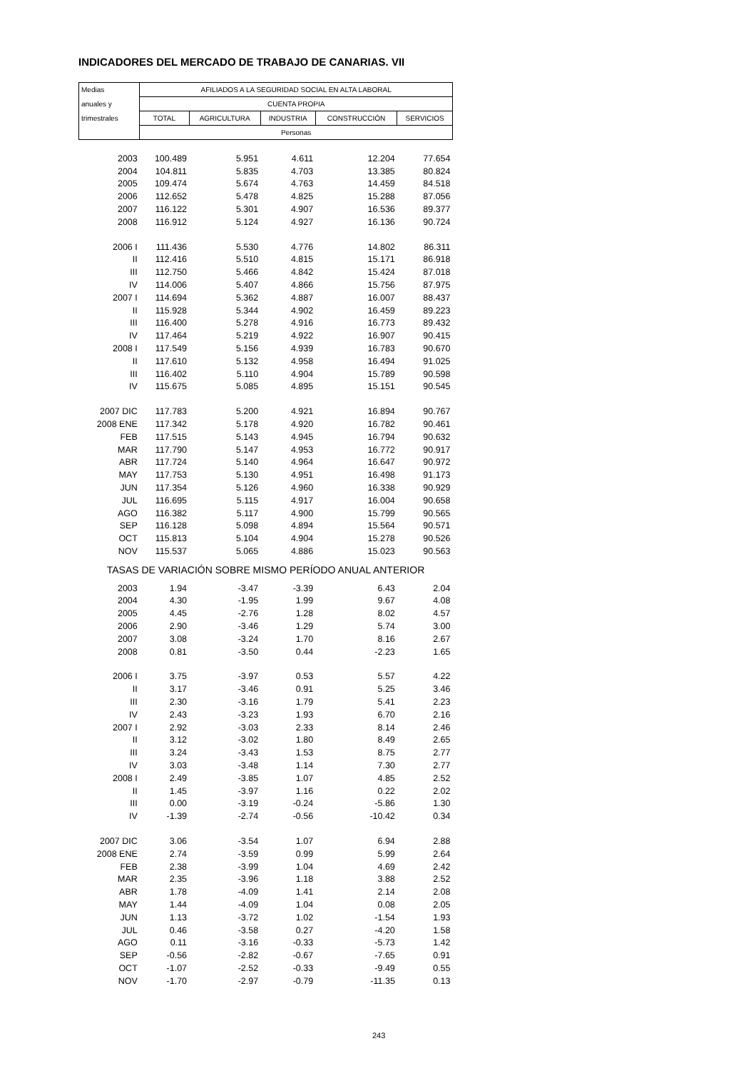INDICADORES DEL MERCADO DE TRABAJO DE CANARIAS. VII
| Medias | AFILIADOS A LA SEGURIDAD SOCIAL EN ALTA LABORAL | | | | |
| anuales y | CUENTA PROPIA | | | | |
| trimestrales | TOTAL | AGRICULTURA | INDUSTRIA | CONSTRUCCIÓN | SERVICIOS |
| | Personas | | | | |
| 2003 | 100.489 | 5.951 | 4.611 | 12.204 | 77.654 |
| 2004 | 104.811 | 5.835 | 4.703 | 13.385 | 80.824 |
| 2005 | 109.474 | 5.674 | 4.763 | 14.459 | 84.518 |
| 2006 | 112.652 | 5.478 | 4.825 | 15.288 | 87.056 |
| 2007 | 116.122 | 5.301 | 4.907 | 16.536 | 89.377 |
| 2008 | 116.912 | 5.124 | 4.927 | 16.136 | 90.724 |
| 2006 I | 111.436 | 5.530 | 4.776 | 14.802 | 86.311 |
| II | 112.416 | 5.510 | 4.815 | 15.171 | 86.918 |
| III | 112.750 | 5.466 | 4.842 | 15.424 | 87.018 |
| IV | 114.006 | 5.407 | 4.866 | 15.756 | 87.975 |
| 2007 I | 114.694 | 5.362 | 4.887 | 16.007 | 88.437 |
| II | 115.928 | 5.344 | 4.902 | 16.459 | 89.223 |
| III | 116.400 | 5.278 | 4.916 | 16.773 | 89.432 |
| IV | 117.464 | 5.219 | 4.922 | 16.907 | 90.415 |
| 2008 I | 117.549 | 5.156 | 4.939 | 16.783 | 90.670 |
| II | 117.610 | 5.132 | 4.958 | 16.494 | 91.025 |
| III | 116.402 | 5.110 | 4.904 | 15.789 | 90.598 |
| IV | 115.675 | 5.085 | 4.895 | 15.151 | 90.545 |
| 2007 DIC | 117.783 | 5.200 | 4.921 | 16.894 | 90.767 |
| 2008 ENE | 117.342 | 5.178 | 4.920 | 16.782 | 90.461 |
| FEB | 117.515 | 5.143 | 4.945 | 16.794 | 90.632 |
| MAR | 117.790 | 5.147 | 4.953 | 16.772 | 90.917 |
| ABR | 117.724 | 5.140 | 4.964 | 16.647 | 90.972 |
| MAY | 117.753 | 5.130 | 4.951 | 16.498 | 91.173 |
| JUN | 117.354 | 5.126 | 4.960 | 16.338 | 90.929 |
| JUL | 116.695 | 5.115 | 4.917 | 16.004 | 90.658 |
| AGO | 116.382 | 5.117 | 4.900 | 15.799 | 90.565 |
| SEP | 116.128 | 5.098 | 4.894 | 15.564 | 90.571 |
| OCT | 115.813 | 5.104 | 4.904 | 15.278 | 90.526 |
| NOV | 115.537 | 5.065 | 4.886 | 15.023 | 90.563 |
| TASAS DE VARIACIÓN SOBRE MISMO PERÍODO ANUAL ANTERIOR | | | | | |
| 2003 | 1.94 | -3.47 | -3.39 | 6.43 | 2.04 |
| 2004 | 4.30 | -1.95 | 1.99 | 9.67 | 4.08 |
| 2005 | 4.45 | -2.76 | 1.28 | 8.02 | 4.57 |
| 2006 | 2.90 | -3.46 | 1.29 | 5.74 | 3.00 |
| 2007 | 3.08 | -3.24 | 1.70 | 8.16 | 2.67 |
| 2008 | 0.81 | -3.50 | 0.44 | -2.23 | 1.65 |
| 2006 I | 3.75 | -3.97 | 0.53 | 5.57 | 4.22 |
| II | 3.17 | -3.46 | 0.91 | 5.25 | 3.46 |
| III | 2.30 | -3.16 | 1.79 | 5.41 | 2.23 |
| IV | 2.43 | -3.23 | 1.93 | 6.70 | 2.16 |
| 2007 I | 2.92 | -3.03 | 2.33 | 8.14 | 2.46 |
| II | 3.12 | -3.02 | 1.80 | 8.49 | 2.65 |
| III | 3.24 | -3.43 | 1.53 | 8.75 | 2.77 |
| IV | 3.03 | -3.48 | 1.14 | 7.30 | 2.77 |
| 2008 I | 2.49 | -3.85 | 1.07 | 4.85 | 2.52 |
| II | 1.45 | -3.97 | 1.16 | 0.22 | 2.02 |
| III | 0.00 | -3.19 | -0.24 | -5.86 | 1.30 |
| IV | -1.39 | -2.74 | -0.56 | -10.42 | 0.34 |
| 2007 DIC | 3.06 | -3.54 | 1.07 | 6.94 | 2.88 |
| 2008 ENE | 2.74 | -3.59 | 0.99 | 5.99 | 2.64 |
| FEB | 2.38 | -3.99 | 1.04 | 4.69 | 2.42 |
| MAR | 2.35 | -3.96 | 1.18 | 3.88 | 2.52 |
| ABR | 1.78 | -4.09 | 1.41 | 2.14 | 2.08 |
| MAY | 1.44 | -4.09 | 1.04 | 0.08 | 2.05 |
| JUN | 1.13 | -3.72 | 1.02 | -1.54 | 1.93 |
| JUL | 0.46 | -3.58 | 0.27 | -4.20 | 1.58 |
| AGO | 0.11 | -3.16 | -0.33 | -5.73 | 1.42 |
| SEP | -0.56 | -2.82 | -0.67 | -7.65 | 0.91 |
| OCT | -1.07 | -2.52 | -0.33 | -9.49 | 0.55 |
| NOV | -1.70 | -2.97 | -0.79 | -11.35 | 0.13 |
243